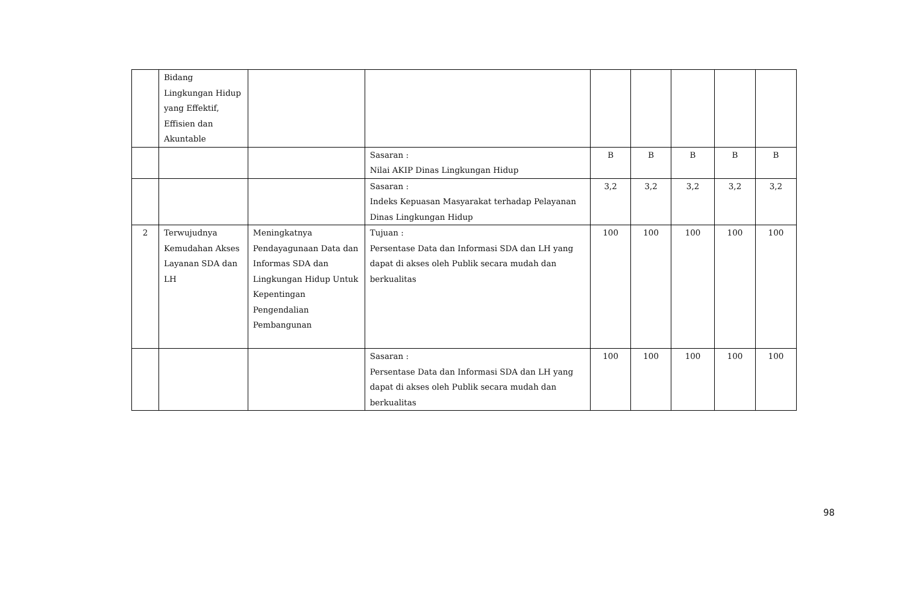| | Bidang Lingkungan Hidup yang Effektif, Effisien dan Akuntable | | | | | | | |
| | | | Sasaran : Nilai AKIP Dinas Lingkungan Hidup | B | B | B | B | B |
| | | | Sasaran : Indeks Kepuasan Masyarakat terhadap Pelayanan Dinas Lingkungan Hidup | 3,2 | 3,2 | 3,2 | 3,2 | 3,2 |
| 2 | Terwujudnya Kemudahan Akses Layanan SDA dan LH | Meningkatnya Pendayagunaan Data dan Informas SDA dan Lingkungan Hidup Untuk Kepentingan Pengendalian Pembangunan | Tujuan : Persentase Data dan Informasi SDA dan LH yang dapat di akses oleh Publik secara mudah dan berkualitas | 100 | 100 | 100 | 100 | 100 |
| | | | Sasaran : Persentase Data dan Informasi SDA dan LH yang dapat di akses oleh Publik secara mudah dan berkualitas | 100 | 100 | 100 | 100 | 100 |
98